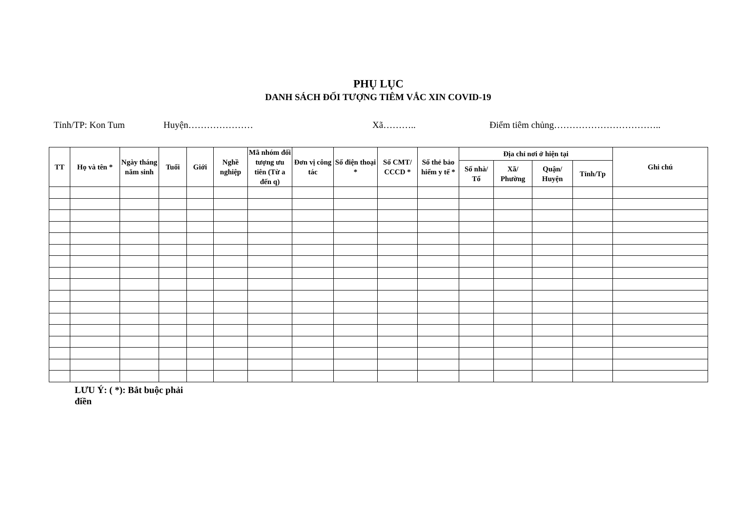PHỤ LỤC
DANH SÁCH ĐỐI TƯỢNG TIÊM VẮC XIN COVID-19
Tỉnh/TP: Kon Tum Huyện………………… Xã……….. Điểm tiêm chủng……………………………..
| TT | Họ và tên * | Ngày tháng năm sinh | Tuổi | Giới | Nghề nghiệp | Mã nhóm đối tượng ưu tiên (Từ a đến q) | Đơn vị công tác | Số điện thoại * | Số CMT/ CCCD * | Số thẻ bảo hiểm y tế * | Địa chỉ nơi ở hiện tại | | | | Ghi chú |
| --- | --- | --- | --- | --- | --- | --- | --- | --- | --- | --- | --- | --- | --- | --- | --- |
| | | | | | | | | | | | Số nhà/ Tổ | Xã/ Phường | Quận/ Huyện | Tỉnh/Tp | |
LƯU Ý: ( *): Bắt buộc phải điền